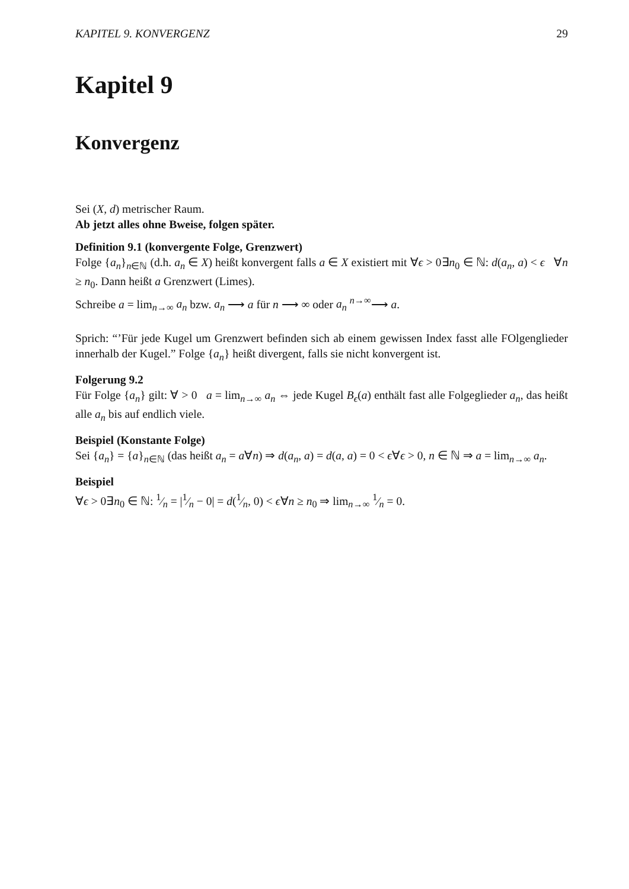KAPITEL 9. KONVERGENZ 29
Kapitel 9
Konvergenz
Sei (X, d) metrischer Raum.
Ab jetzt alles ohne Bweise, folgen später.
Definition 9.1 (konvergente Folge, Grenzwert)
Folge {a<sub>n</sub>}<sub>n∈ℕ</sub> (d.h. a<sub>n</sub> ∈ X) heißt konvergent falls a ∈ X existiert mit ∀ϵ > 0∃n<sub>0</sub> ∈ ℕ: d(a<sub>n</sub>, a) < ϵ ∀n ≥ n<sub>0</sub>. Dann heißt a Grenzwert (Limes).
Schreibe a = lim<sub>n→∞</sub> a<sub>n</sub> bzw. a<sub>n</sub> ⟶ a für n ⟶ ∞ oder a<sub>n</sub> <sup>n→∞</sup>⟶ a.
Sprich: “’Für jede Kugel um Grenzwert befinden sich ab einem gewissen Index fasst alle FOlgenglieder innerhalb der Kugel.” Folge {a<sub>n</sub>} heißt divergent, falls sie nicht konvergent ist.
Folgerung 9.2
Für Folge {a<sub>n</sub>} gilt: ∀ > 0 a = lim<sub>n→∞</sub> a<sub>n</sub> ⇔ jede Kugel B<sub>ϵ</sub>(a) enthält fast alle Folgeglieder a<sub>n</sub>, das heißt alle a<sub>n</sub> bis auf endlich viele.
Beispiel (Konstante Folge)
Sei {a<sub>n</sub>} = {a}<sub>n∈ℕ</sub> (das heißt a<sub>n</sub> = a∀n) ⇒ d(a<sub>n</sub>, a) = d(a, a) = 0 < ϵ∀ϵ > 0, n ∈ ℕ ⇒ a = lim<sub>n→∞</sub> a<sub>n</sub>.
Beispiel
∀ϵ > 0∃n<sub>0</sub> ∈ ℕ: 1⁄n = |1⁄n − 0| = d(1⁄n, 0) < ϵ∀n ≥ n<sub>0</sub> ⇒ lim<sub>n→∞</sub> 1⁄n = 0.